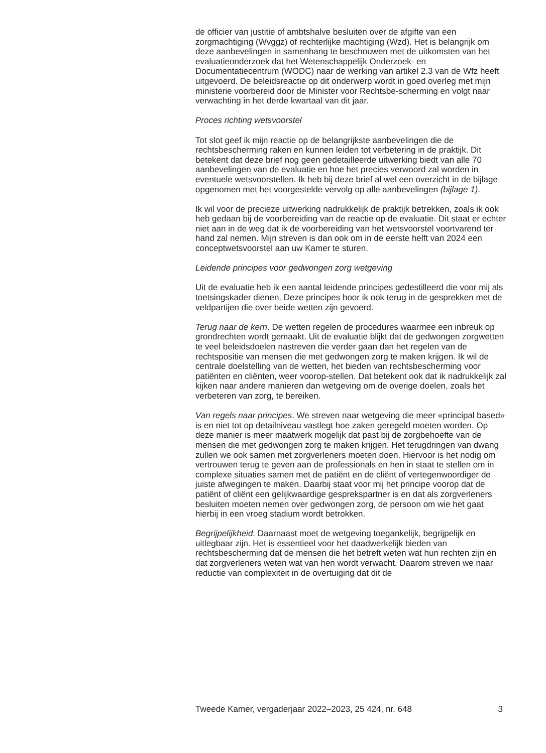de officier van justitie of ambtshalve besluiten over de afgifte van een zorgmachtiging (Wvggz) of rechterlijke machtiging (Wzd). Het is belangrijk om deze aanbevelingen in samenhang te beschouwen met de uitkomsten van het evaluatieonderzoek dat het Wetenschappelijk Onderzoek- en Documentatiecentrum (WODC) naar de werking van artikel 2.3 van de Wfz heeft uitgevoerd. De beleidsreactie op dit onderwerp wordt in goed overleg met mijn ministerie voorbereid door de Minister voor Rechtsbe-scherming en volgt naar verwachting in het derde kwartaal van dit jaar.
Proces richting wetsvoorstel
Tot slot geef ik mijn reactie op de belangrijkste aanbevelingen die de rechtsbescherming raken en kunnen leiden tot verbetering in de praktijk. Dit betekent dat deze brief nog geen gedetailleerde uitwerking biedt van alle 70 aanbevelingen van de evaluatie en hoe het precies verwoord zal worden in eventuele wetsvoorstellen. Ik heb bij deze brief al wel een overzicht in de bijlage opgenomen met het voorgestelde vervolg op alle aanbevelingen (bijlage 1).
Ik wil voor de precieze uitwerking nadrukkelijk de praktijk betrekken, zoals ik ook heb gedaan bij de voorbereiding van de reactie op de evaluatie. Dit staat er echter niet aan in de weg dat ik de voorbereiding van het wetsvoorstel voortvarend ter hand zal nemen. Mijn streven is dan ook om in de eerste helft van 2024 een conceptwetsvoorstel aan uw Kamer te sturen.
Leidende principes voor gedwongen zorg wetgeving
Uit de evaluatie heb ik een aantal leidende principes gedestilleerd die voor mij als toetsingskader dienen. Deze principes hoor ik ook terug in de gesprekken met de veldpartijen die over beide wetten zijn gevoerd.
Terug naar de kern. De wetten regelen de procedures waarmee een inbreuk op grondrechten wordt gemaakt. Uit de evaluatie blijkt dat de gedwongen zorgwetten te veel beleidsdoelen nastreven die verder gaan dan het regelen van de rechtspositie van mensen die met gedwongen zorg te maken krijgen. Ik wil de centrale doelstelling van de wetten, het bieden van rechtsbescherming voor patiënten en cliënten, weer voorop-stellen. Dat betekent ook dat ik nadrukkelijk zal kijken naar andere manieren dan wetgeving om de overige doelen, zoals het verbeteren van zorg, te bereiken.
Van regels naar principes. We streven naar wetgeving die meer «principal based» is en niet tot op detailniveau vastlegt hoe zaken geregeld moeten worden. Op deze manier is meer maatwerk mogelijk dat past bij de zorgbehoefte van de mensen die met gedwongen zorg te maken krijgen. Het terugdringen van dwang zullen we ook samen met zorgverleners moeten doen. Hiervoor is het nodig om vertrouwen terug te geven aan de professionals en hen in staat te stellen om in complexe situaties samen met de patiënt en de cliënt of vertegenwoordiger de juiste afwegingen te maken. Daarbij staat voor mij het principe voorop dat de patiënt of cliënt een gelijkwaardige gesprekspartner is en dat als zorgverleners besluiten moeten nemen over gedwongen zorg, de persoon om wie het gaat hierbij in een vroeg stadium wordt betrokken.
Begrijpelijkheid. Daarnaast moet de wetgeving toegankelijk, begrijpelijk en uitlegbaar zijn. Het is essentieel voor het daadwerkelijk bieden van rechtsbescherming dat de mensen die het betreft weten wat hun rechten zijn en dat zorgverleners weten wat van hen wordt verwacht. Daarom streven we naar reductie van complexiteit in de overtuiging dat dit de
Tweede Kamer, vergaderjaar 2022–2023, 25 424, nr. 648 3